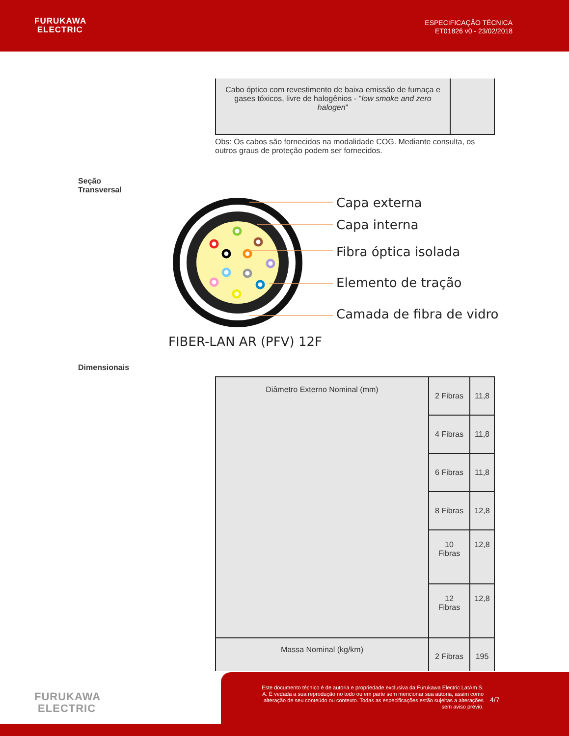FURUKAWA
ELECTRIC
ESPECIFICAÇÃO TÉCNICA
ET01826 v0 - 23/02/2018
| Cabo óptico com revestimento de baixa emissão de fumaça e gases tóxicos, livre de halogênios - " low smoke and zero halogen " | |
Obs: Os cabos são fornecidos na modalidade COG. Mediante consulta, os outros graus de proteção podem ser fornecidos.
Seção
Transversal
Capa externa
Capa interna
Fibra óptica isolada
Elemento de tração
Camada de fibra de vidro
FIBER-LAN AR (PFV) 12F
Dimensionais
| Diâmetro Externo Nominal (mm) | 2 Fibras | 11,8 |
| | 4 Fibras | 11,8 |
| | 6 Fibras | 11,8 |
| | 8 Fibras | 12,8 |
| | 10 Fibras | 12,8 |
| | 12 Fibras | 12,8 |
| Massa Nominal (kg/km) | 2 Fibras | 195 |
FURUKAWA
ELECTRIC
Este documento técnico é de autoria e propriedade exclusiva da Furukawa Electric LatAm S. A. É vedada a sua reprodução no todo ou em parte sem mencionar sua autoria, assim como alteração de seu conteúdo ou contexto. Todas as especificações estão sujeitas a alterações sem aviso prévio.
4/7